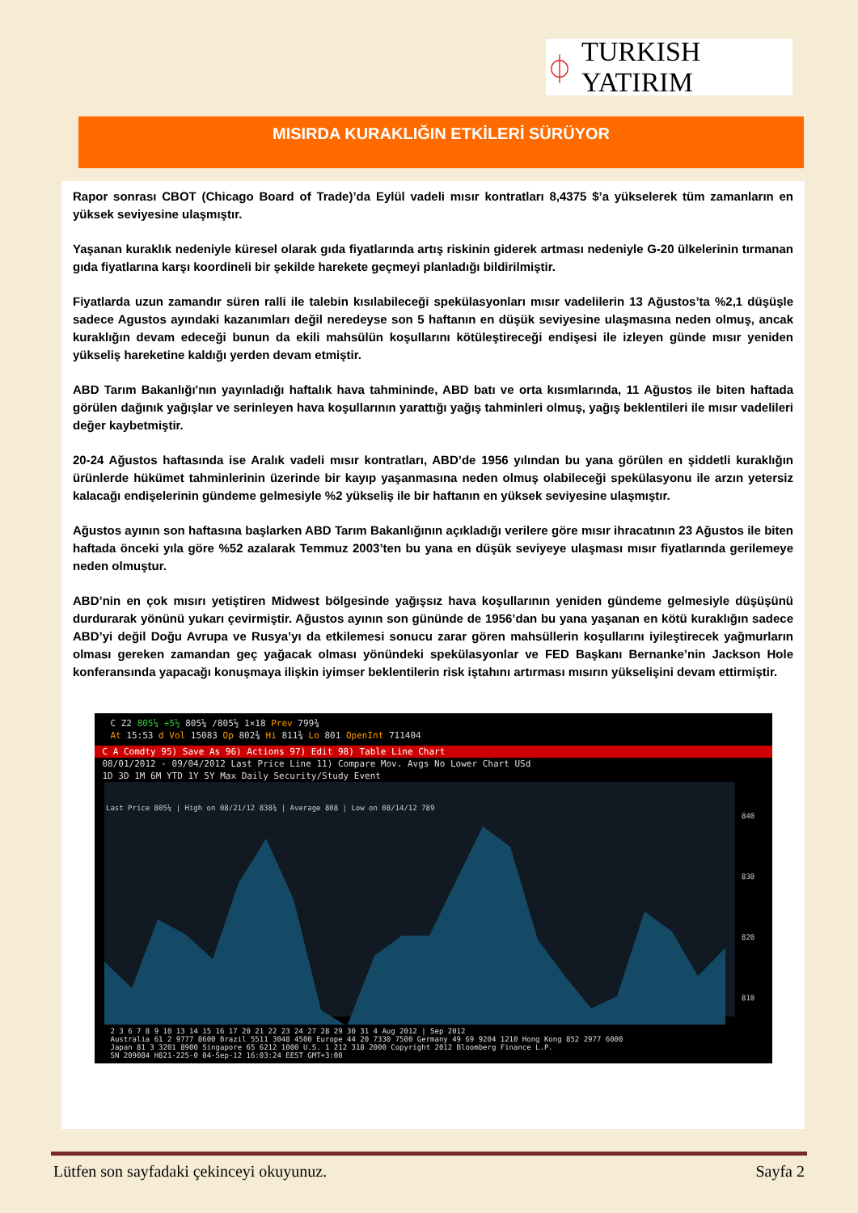⏀ TURKISH YATIRIM
MISIRDA KURAKLIĞIN ETKİLERİ SÜRÜYOR
Rapor sonrası CBOT (Chicago Board of Trade)’da Eylül vadeli mısır kontratları 8,4375 $’a yükselerek tüm zamanların en yüksek seviyesine ulaşmıştır.
Yaşanan kuraklık nedeniyle küresel olarak gıda fiyatlarında artış riskinin giderek artması nedeniyle G-20 ülkelerinin tırmanan gıda fiyatlarına karşı koordineli bir şekilde harekete geçmeyi planladığı bildirilmiştir.
Fiyatlarda uzun zamandır süren ralli ile talebin kısılabileceği spekülasyonları mısır vadelilerin 13 Ağustos’ta %2,1 düşüşle sadece Agustos ayındaki kazanımları değil neredeyse son 5 haftanın en düşük seviyesine ulaşmasına neden olmuş, ancak kuraklığın devam edeceği bunun da ekili mahsülün koşullarını kötüleştireceği endişesi ile izleyen günde mısır yeniden yükseliş hareketine kaldığı yerden devam etmiştir.
ABD Tarım Bakanlığı'nın yayınladığı haftalık hava tahmininde, ABD batı ve orta kısımlarında, 11 Ağustos ile biten haftada görülen dağınık yağışlar ve serinleyen hava koşullarının yarattığı yağış tahminleri olmuş, yağış beklentileri ile mısır vadelileri değer kaybetmiştir.
20-24 Ağustos haftasında ise Aralık vadeli mısır kontratları, ABD’de 1956 yılından bu yana görülen en şiddetli kuraklığın ürünlerde hükümet tahminlerinin üzerinde bir kayıp yaşanmasına neden olmuş olabileceği spekülasyonu ile arzın yetersiz kalacağı endişelerinin gündeme gelmesiyle %2 yükseliş ile bir haftanın en yüksek seviyesine ulaşmıştır.
Ağustos ayının son haftasına başlarken ABD Tarım Bakanlığının açıkladığı verilere göre mısır ihracatının 23 Ağustos ile biten haftada önceki yıla göre %52 azalarak Temmuz 2003’ten bu yana en düşük seviyeye ulaşması mısır fiyatlarında gerilemeye neden olmuştur.
ABD’nin en çok mısırı yetiştiren Midwest bölgesinde yağışsız hava koşullarının yeniden gündeme gelmesiyle düşüşünü durdurarak yönünü yukarı çevirmiştir. Ağustos ayının son gününde de 1956’dan bu yana yaşanan en kötü kuraklığın sadece ABD’yi değil Doğu Avrupa ve Rusya’yı da etkilemesi sonucu zarar gören mahsüllerin koşullarını iyileştirecek yağmurların olması gereken zamandan geç yağacak olması yönündeki spekülasyonlar ve FED Başkanı Bernanke’nin Jackson Hole konferansında yapacağı konuşmaya ilişkin iyimser beklentilerin risk iştahını artırması mısırın yükselişini devam ettirmiştir.
C Z2 805¼ +5½ 805¼ /805½ 1×18 Prev 799¾
At 15:53 d Vol 15083 Op 802¾ Hi 811¾ Lo 801 OpenInt 711404
C A Comdty 95) Save As 96) Actions 97) Edit 98) Table Line Chart
08/01/2012 - 09/04/2012 Last Price Line 11) Compare Mov. Avgs No Lower Chart USd
1D 3D 1M 6M YTD 1Y 5Y Max Daily Security/Study Event
Last Price 805¼ | High on 08/21/12 838¾ | Average 808 | Low on 08/14/12 789
840
830
820
810
2 3 6 7 8 9 10 13 14 15 16 17 20 21 22 23 24 27 28 29 30 31 4 Aug 2012 | Sep 2012
Australia 61 2 9777 8600 Brazil 5511 3048 4500 Europe 44 20 7330 7500 Germany 49 69 9204 1210 Hong Kong 852 2977 6000
Japan 81 3 3201 8900 Singapore 65 6212 1000 U.S. 1 212 318 2000 Copyright 2012 Bloomberg Finance L.P.
SN 209084 H821-225-0 04-Sep-12 16:03:24 EEST GMT+3:00
Lütfen son sayfadaki çekinceyi okuyunuz. Sayfa 2